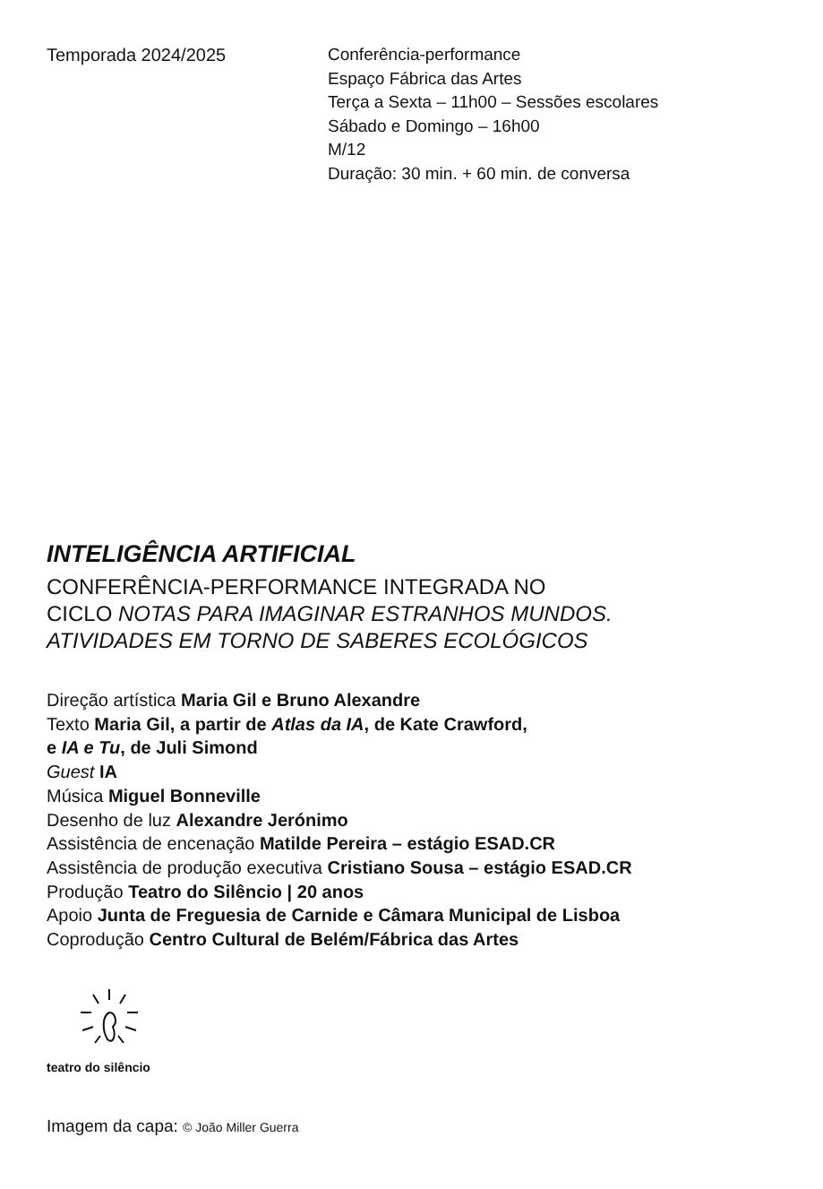Temporada 2024/2025 Conferência-performance
Espaço Fábrica das Artes
Terça a Sexta – 11h00 – Sessões escolares
Sábado e Domingo – 16h00
M/12
Duração: 30 min. + 60 min. de conversa
INTELIGÊNCIA ARTIFICIAL
CONFERÊNCIA-PERFORMANCE INTEGRADA NO
CICLO NOTAS PARA IMAGINAR ESTRANHOS MUNDOS.
ATIVIDADES EM TORNO DE SABERES ECOLÓGICOS
Direção artística Maria Gil e Bruno Alexandre
Texto Maria Gil, a partir de Atlas da IA, de Kate Crawford,
e IA e Tu, de Juli Simond
Guest IA
Música Miguel Bonneville
Desenho de luz Alexandre Jerónimo
Assistência de encenação Matilde Pereira – estágio ESAD.CR
Assistência de produção executiva Cristiano Sousa – estágio ESAD.CR
Produção Teatro do Silêncio | 20 anos
Apoio Junta de Freguesia de Carnide e Câmara Municipal de Lisboa
Coprodução Centro Cultural de Belém/Fábrica das Artes
teatro do silêncio
Imagem da capa: © João Miller Guerra